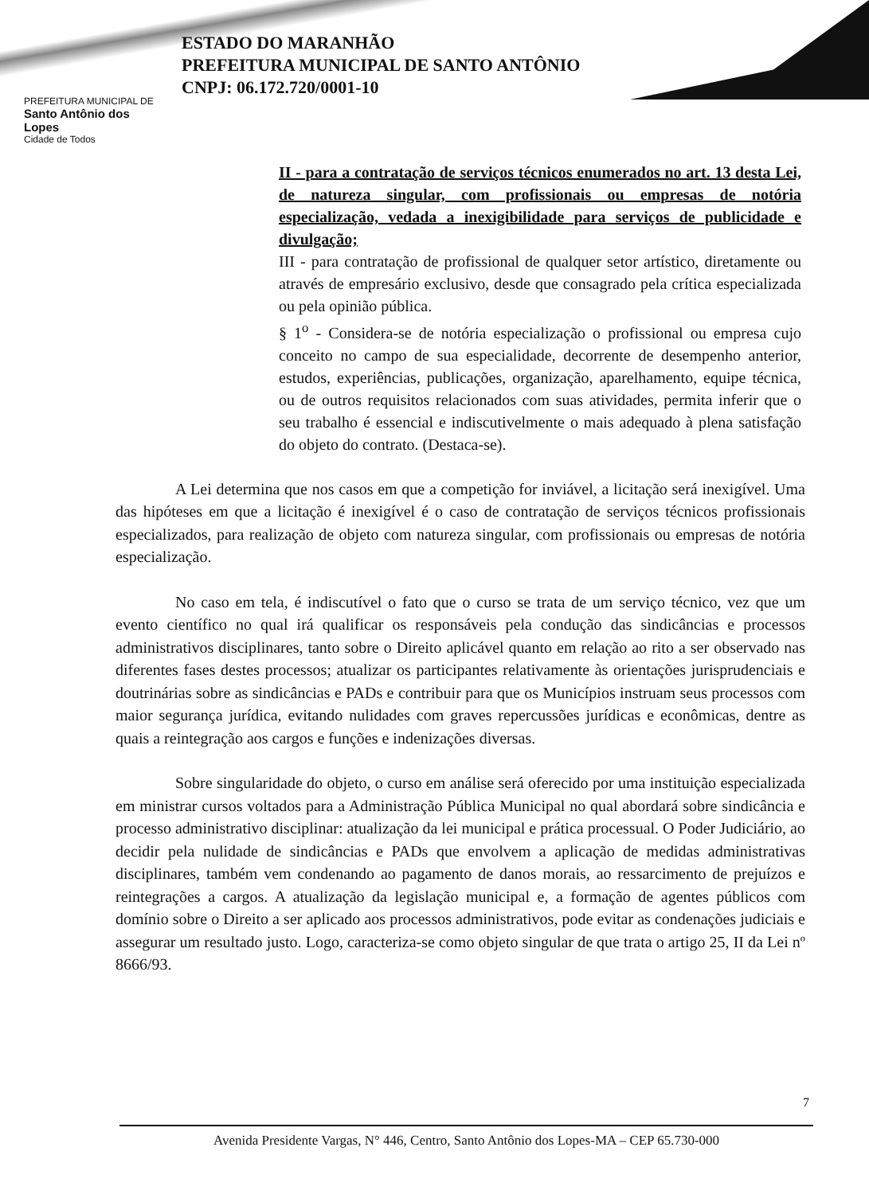PREFEITURA MUNICIPAL DE
Santo Antônio dos Lopes
Cidade de Todos
ESTADO DO MARANHÃO
PREFEITURA MUNICIPAL DE SANTO ANTÔNIO
CNPJ: 06.172.720/0001-10
II - para a contratação de serviços técnicos enumerados no art. 13 desta Lei, de natureza singular, com profissionais ou empresas de notória especialização, vedada a inexigibilidade para serviços de publicidade e divulgação;
III - para contratação de profissional de qualquer setor artístico, diretamente ou através de empresário exclusivo, desde que consagrado pela crítica especializada ou pela opinião pública.
§ 1<sup>o</sup> - Considera-se de notória especialização o profissional ou empresa cujo conceito no campo de sua especialidade, decorrente de desempenho anterior, estudos, experiências, publicações, organização, aparelhamento, equipe técnica, ou de outros requisitos relacionados com suas atividades, permita inferir que o seu trabalho é essencial e indiscutivelmente o mais adequado à plena satisfação do objeto do contrato. (Destaca-se).
A Lei determina que nos casos em que a competição for inviável, a licitação será inexigível. Uma das hipóteses em que a licitação é inexigível é o caso de contratação de serviços técnicos profissionais especializados, para realização de objeto com natureza singular, com profissionais ou empresas de notória especialização.
No caso em tela, é indiscutível o fato que o curso se trata de um serviço técnico, vez que um evento científico no qual irá qualificar os responsáveis pela condução das sindicâncias e processos administrativos disciplinares, tanto sobre o Direito aplicável quanto em relação ao rito a ser observado nas diferentes fases destes processos; atualizar os participantes relativamente às orientações jurisprudenciais e doutrinárias sobre as sindicâncias e PADs e contribuir para que os Municípios instruam seus processos com maior segurança jurídica, evitando nulidades com graves repercussões jurídicas e econômicas, dentre as quais a reintegração aos cargos e funções e indenizações diversas.
Sobre singularidade do objeto, o curso em análise será oferecido por uma instituição especializada em ministrar cursos voltados para a Administração Pública Municipal no qual abordará sobre sindicância e processo administrativo disciplinar: atualização da lei municipal e prática processual. O Poder Judiciário, ao decidir pela nulidade de sindicâncias e PADs que envolvem a aplicação de medidas administrativas disciplinares, também vem condenando ao pagamento de danos morais, ao ressarcimento de prejuízos e reintegrações a cargos. A atualização da legislação municipal e, a formação de agentes públicos com domínio sobre o Direito a ser aplicado aos processos administrativos, pode evitar as condenações judiciais e assegurar um resultado justo. Logo, caracteriza-se como objeto singular de que trata o artigo 25, II da Lei nº 8666/93.
7
Avenida Presidente Vargas, N° 446, Centro, Santo Antônio dos Lopes-MA – CEP 65.730-000